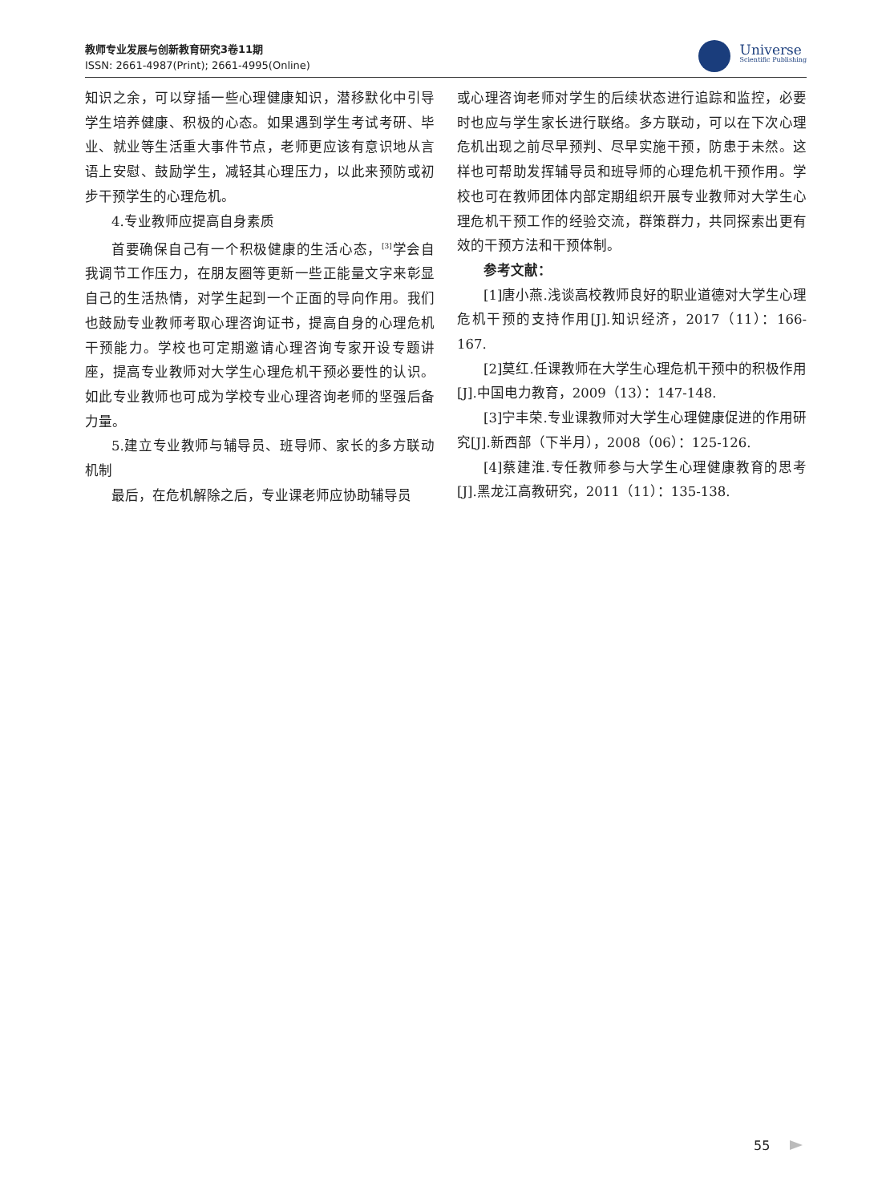教师专业发展与创新教育研究3卷11期
ISSN: 2661-4987(Print); 2661-4995(Online)
Universe
Scientific Publishing
知识之余，可以穿插一些心理健康知识，潜移默化中引导学生培养健康、积极的心态。如果遇到学生考试考研、毕业、就业等生活重大事件节点，老师更应该有意识地从言语上安慰、鼓励学生，减轻其心理压力，以此来预防或初步干预学生的心理危机。
4.专业教师应提高自身素质
首要确保自己有一个积极健康的生活心态，<sup>[3]</sup>学会自我调节工作压力，在朋友圈等更新一些正能量文字来彰显自己的生活热情，对学生起到一个正面的导向作用。我们也鼓励专业教师考取心理咨询证书，提高自身的心理危机干预能力。学校也可定期邀请心理咨询专家开设专题讲座，提高专业教师对大学生心理危机干预必要性的认识。如此专业教师也可成为学校专业心理咨询老师的坚强后备力量。
5.建立专业教师与辅导员、班导师、家长的多方联动机制
最后，在危机解除之后，专业课老师应协助辅导员
或心理咨询老师对学生的后续状态进行追踪和监控，必要时也应与学生家长进行联络。多方联动，可以在下次心理危机出现之前尽早预判、尽早实施干预，防患于未然。这样也可帮助发挥辅导员和班导师的心理危机干预作用。学校也可在教师团体内部定期组织开展专业教师对大学生心理危机干预工作的经验交流，群策群力，共同探索出更有效的干预方法和干预体制。
参考文献：
[1]唐小燕.浅谈高校教师良好的职业道德对大学生心理危机干预的支持作用[J].知识经济，2017（11）：166-167.
[2]莫红.任课教师在大学生心理危机干预中的积极作用[J].中国电力教育，2009（13）：147-148.
[3]宁丰荣.专业课教师对大学生心理健康促进的作用研究[J].新西部（下半月），2008（06）：125-126.
[4]蔡建淮.专任教师参与大学生心理健康教育的思考[J].黑龙江高教研究，2011（11）：135-138.
55